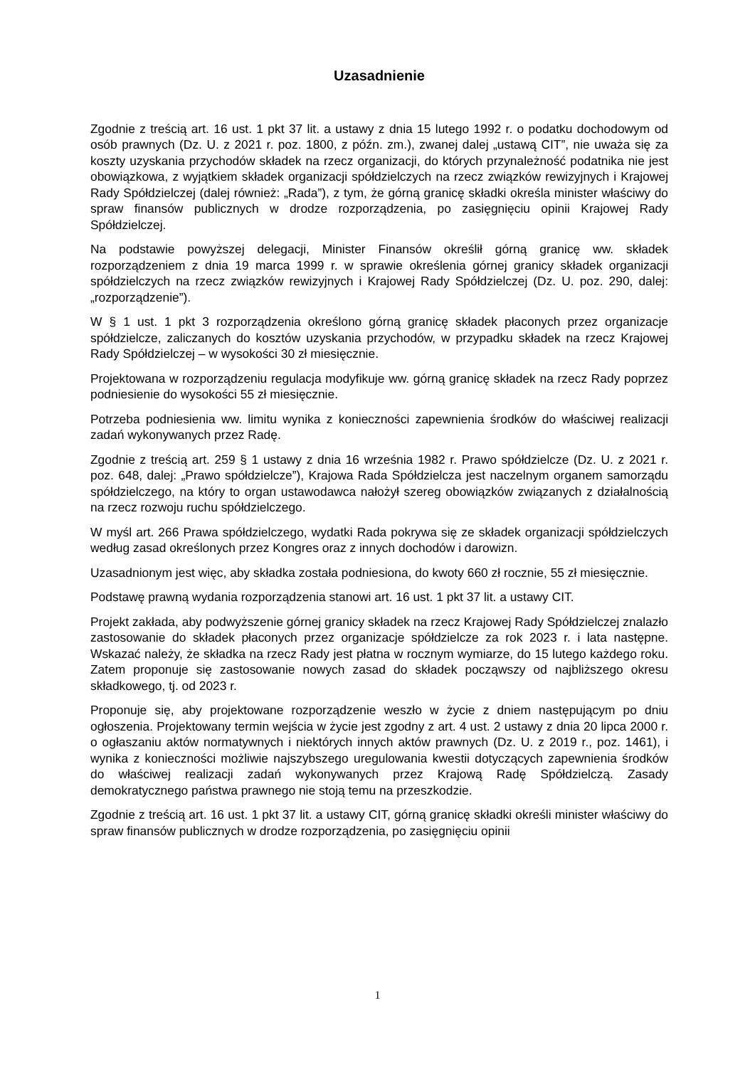Uzasadnienie
Zgodnie z treścią art. 16 ust. 1 pkt 37 lit. a ustawy z dnia 15 lutego 1992 r. o podatku dochodowym od osób prawnych (Dz. U. z 2021 r. poz. 1800, z późn. zm.), zwanej dalej „ustawą CIT”, nie uważa się za koszty uzyskania przychodów składek na rzecz organizacji, do których przynależność podatnika nie jest obowiązkowa, z wyjątkiem składek organizacji spółdzielczych na rzecz związków rewizyjnych i Krajowej Rady Spółdzielczej (dalej również: „Rada”), z tym, że górną granicę składki określa minister właściwy do spraw finansów publicznych w drodze rozporządzenia, po zasięgnięciu opinii Krajowej Rady Spółdzielczej.
Na podstawie powyższej delegacji, Minister Finansów określił górną granicę ww. składek rozporządzeniem z dnia 19 marca 1999 r. w sprawie określenia górnej granicy składek organizacji spółdzielczych na rzecz związków rewizyjnych i Krajowej Rady Spółdzielczej (Dz. U. poz. 290, dalej: „rozporządzenie”).
W § 1 ust. 1 pkt 3 rozporządzenia określono górną granicę składek płaconych przez organizacje spółdzielcze, zaliczanych do kosztów uzyskania przychodów, w przypadku składek na rzecz Krajowej Rady Spółdzielczej – w wysokości 30 zł miesięcznie.
Projektowana w rozporządzeniu regulacja modyfikuje ww. górną granicę składek na rzecz Rady poprzez podniesienie do wysokości 55 zł miesięcznie.
Potrzeba podniesienia ww. limitu wynika z konieczności zapewnienia środków do właściwej realizacji zadań wykonywanych przez Radę.
Zgodnie z treścią art. 259 § 1 ustawy z dnia 16 września 1982 r. Prawo spółdzielcze (Dz. U. z 2021 r. poz. 648, dalej: „Prawo spółdzielcze”), Krajowa Rada Spółdzielcza jest naczelnym organem samorządu spółdzielczego, na który to organ ustawodawca nałożył szereg obowiązków związanych z działalnością na rzecz rozwoju ruchu spółdzielczego.
W myśl art. 266 Prawa spółdzielczego, wydatki Rada pokrywa się ze składek organizacji spółdzielczych według zasad określonych przez Kongres oraz z innych dochodów i darowizn.
Uzasadnionym jest więc, aby składka została podniesiona, do kwoty 660 zł rocznie, 55 zł miesięcznie.
Podstawę prawną wydania rozporządzenia stanowi art. 16 ust. 1 pkt 37 lit. a ustawy CIT.
Projekt zakłada, aby podwyższenie górnej granicy składek na rzecz Krajowej Rady Spółdzielczej znalazło zastosowanie do składek płaconych przez organizacje spółdzielcze za rok 2023 r. i lata następne. Wskazać należy, że składka na rzecz Rady jest płatna w rocznym wymiarze, do 15 lutego każdego roku. Zatem proponuje się zastosowanie nowych zasad do składek począwszy od najbliższego okresu składkowego, tj. od 2023 r.
Proponuje się, aby projektowane rozporządzenie weszło w życie z dniem następującym po dniu ogłoszenia. Projektowany termin wejścia w życie jest zgodny z art. 4 ust. 2 ustawy z dnia 20 lipca 2000 r. o ogłaszaniu aktów normatywnych i niektórych innych aktów prawnych (Dz. U. z 2019 r., poz. 1461), i wynika z konieczności możliwie najszybszego uregulowania kwestii dotyczących zapewnienia środków do właściwej realizacji zadań wykonywanych przez Krajową Radę Spółdzielczą. Zasady demokratycznego państwa prawnego nie stoją temu na przeszkodzie.
Zgodnie z treścią art. 16 ust. 1 pkt 37 lit. a ustawy CIT, górną granicę składki określi minister właściwy do spraw finansów publicznych w drodze rozporządzenia, po zasięgnięciu opinii
1